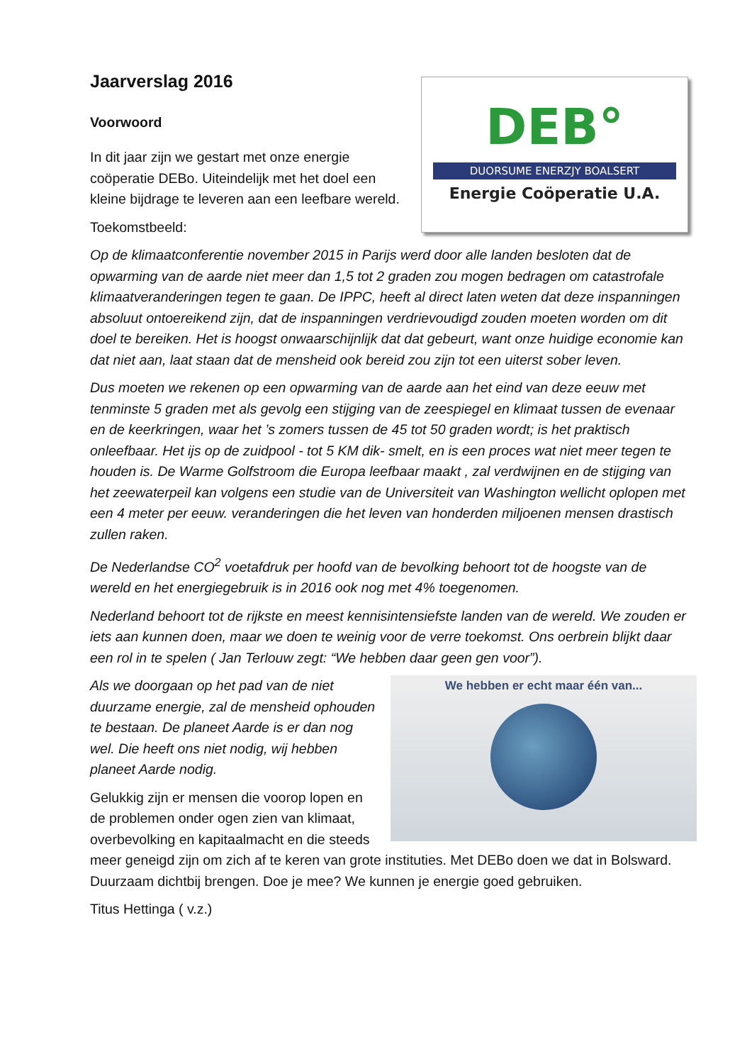DEB°
DUORSUME ENERZJY BOALSERT
Energie Coöperatie U.A.
Jaarverslag 2016
Voorwoord
In dit jaar zijn we gestart met onze energie coöperatie DEBo. Uiteindelijk met het doel een kleine bijdrage te leveren aan een leefbare wereld.
Toekomstbeeld:
Op de klimaatconferentie november 2015 in Parijs werd door alle landen besloten dat de opwarming van de aarde niet meer dan 1,5 tot 2 graden zou mogen bedragen om catastrofale klimaatveranderingen tegen te gaan. De IPPC, heeft al direct laten weten dat deze inspanningen absoluut ontoereikend zijn, dat de inspanningen verdrievoudigd zouden moeten worden om dit doel te bereiken. Het is hoogst onwaarschijnlijk dat dat gebeurt, want onze huidige economie kan dat niet aan, laat staan dat de mensheid ook bereid zou zijn tot een uiterst sober leven.
Dus moeten we rekenen op een opwarming van de aarde aan het eind van deze eeuw met tenminste 5 graden met als gevolg een stijging van de zeespiegel en klimaat tussen de evenaar en de keerkringen, waar het ’s zomers tussen de 45 tot 50 graden wordt; is het praktisch onleefbaar. Het ijs op de zuidpool - tot 5 KM dik- smelt, en is een proces wat niet meer tegen te houden is. De Warme Golfstroom die Europa leefbaar maakt , zal verdwijnen en de stijging van het zeewaterpeil kan volgens een studie van de Universiteit van Washington wellicht oplopen met een 4 meter per eeuw. veranderingen die het leven van honderden miljoenen mensen drastisch zullen raken.
De Nederlandse CO<sup>2</sup> voetafdruk per hoofd van de bevolking behoort tot de hoogste van de wereld en het energiegebruik is in 2016 ook nog met 4% toegenomen.
Nederland behoort tot de rijkste en meest kennisintensiefste landen van de wereld. We zouden er iets aan kunnen doen, maar we doen te weinig voor de verre toekomst. Ons oerbrein blijkt daar een rol in te spelen ( Jan Terlouw zegt: “We hebben daar geen gen voor”).
We hebben er echt maar één van...
Als we doorgaan op het pad van de niet duurzame energie, zal de mensheid ophouden te bestaan. De planeet Aarde is er dan nog wel. Die heeft ons niet nodig, wij hebben planeet Aarde nodig.
Gelukkig zijn er mensen die voorop lopen en de problemen onder ogen zien van klimaat, overbevolking en kapitaalmacht en die steeds meer geneigd zijn om zich af te keren van grote instituties. Met DEBo doen we dat in Bolsward. Duurzaam dichtbij brengen. Doe je mee? We kunnen je energie goed gebruiken.
Titus Hettinga ( v.z.)